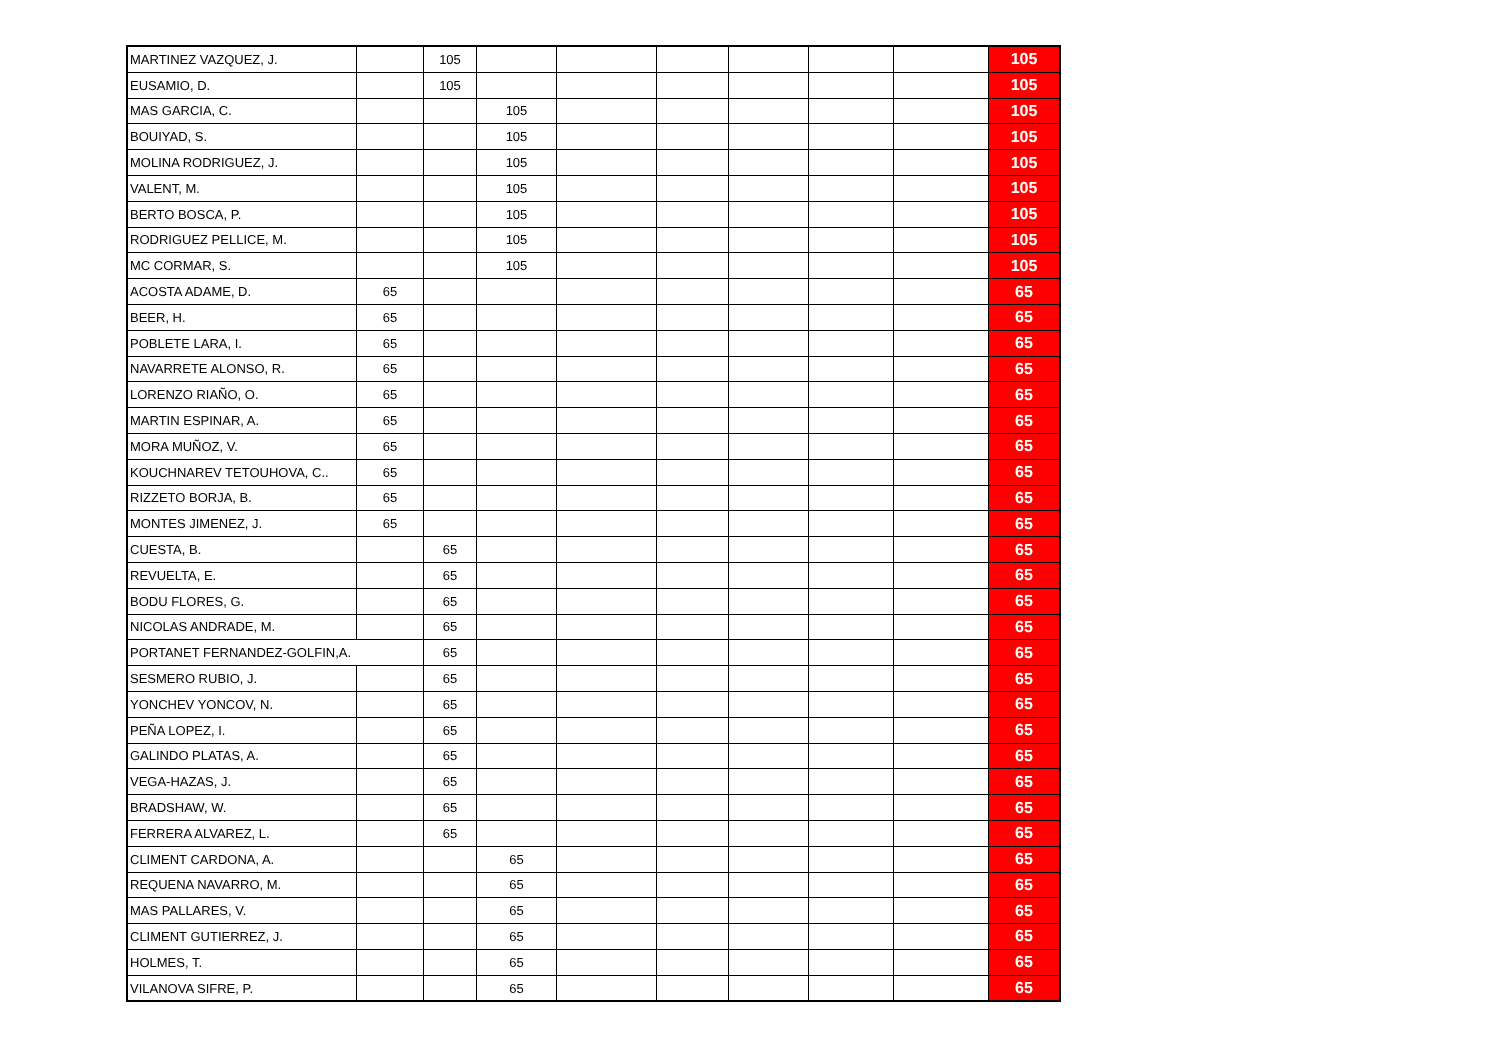| MARTINEZ VAZQUEZ, J. | | 105 | | | | | | | 105 |
| EUSAMIO, D. | | 105 | | | | | | | 105 |
| MAS GARCIA, C. | | | 105 | | | | | | 105 |
| BOUIYAD, S. | | | 105 | | | | | | 105 |
| MOLINA RODRIGUEZ, J. | | | 105 | | | | | | 105 |
| VALENT, M. | | | 105 | | | | | | 105 |
| BERTO BOSCA, P. | | | 105 | | | | | | 105 |
| RODRIGUEZ PELLICE, M. | | | 105 | | | | | | 105 |
| MC CORMAR, S. | | | 105 | | | | | | 105 |
| ACOSTA ADAME, D. | 65 | | | | | | | | 65 |
| BEER, H. | 65 | | | | | | | | 65 |
| POBLETE LARA, I. | 65 | | | | | | | | 65 |
| NAVARRETE ALONSO, R. | 65 | | | | | | | | 65 |
| LORENZO RIAÑO, O. | 65 | | | | | | | | 65 |
| MARTIN ESPINAR, A. | 65 | | | | | | | | 65 |
| MORA MUÑOZ, V. | 65 | | | | | | | | 65 |
| KOUCHNAREV TETOUHOVA, C.. | 65 | | | | | | | | 65 |
| RIZZETO BORJA, B. | 65 | | | | | | | | 65 |
| MONTES JIMENEZ, J. | 65 | | | | | | | | 65 |
| CUESTA, B. | | 65 | | | | | | | 65 |
| REVUELTA, E. | | 65 | | | | | | | 65 |
| BODU FLORES, G. | | 65 | | | | | | | 65 |
| NICOLAS ANDRADE, M. | | 65 | | | | | | | 65 |
| PORTANET FERNANDEZ-GOLFIN,A. | | 65 | | | | | | | 65 |
| SESMERO RUBIO, J. | | 65 | | | | | | | 65 |
| YONCHEV YONCOV, N. | | 65 | | | | | | | 65 |
| PEÑA LOPEZ, I. | | 65 | | | | | | | 65 |
| GALINDO PLATAS, A. | | 65 | | | | | | | 65 |
| VEGA-HAZAS, J. | | 65 | | | | | | | 65 |
| BRADSHAW, W. | | 65 | | | | | | | 65 |
| FERRERA ALVAREZ, L. | | 65 | | | | | | | 65 |
| CLIMENT CARDONA, A. | | | 65 | | | | | | 65 |
| REQUENA NAVARRO, M. | | | 65 | | | | | | 65 |
| MAS PALLARES, V. | | | 65 | | | | | | 65 |
| CLIMENT GUTIERREZ, J. | | | 65 | | | | | | 65 |
| HOLMES, T. | | | 65 | | | | | | 65 |
| VILANOVA SIFRE, P. | | | 65 | | | | | | 65 |